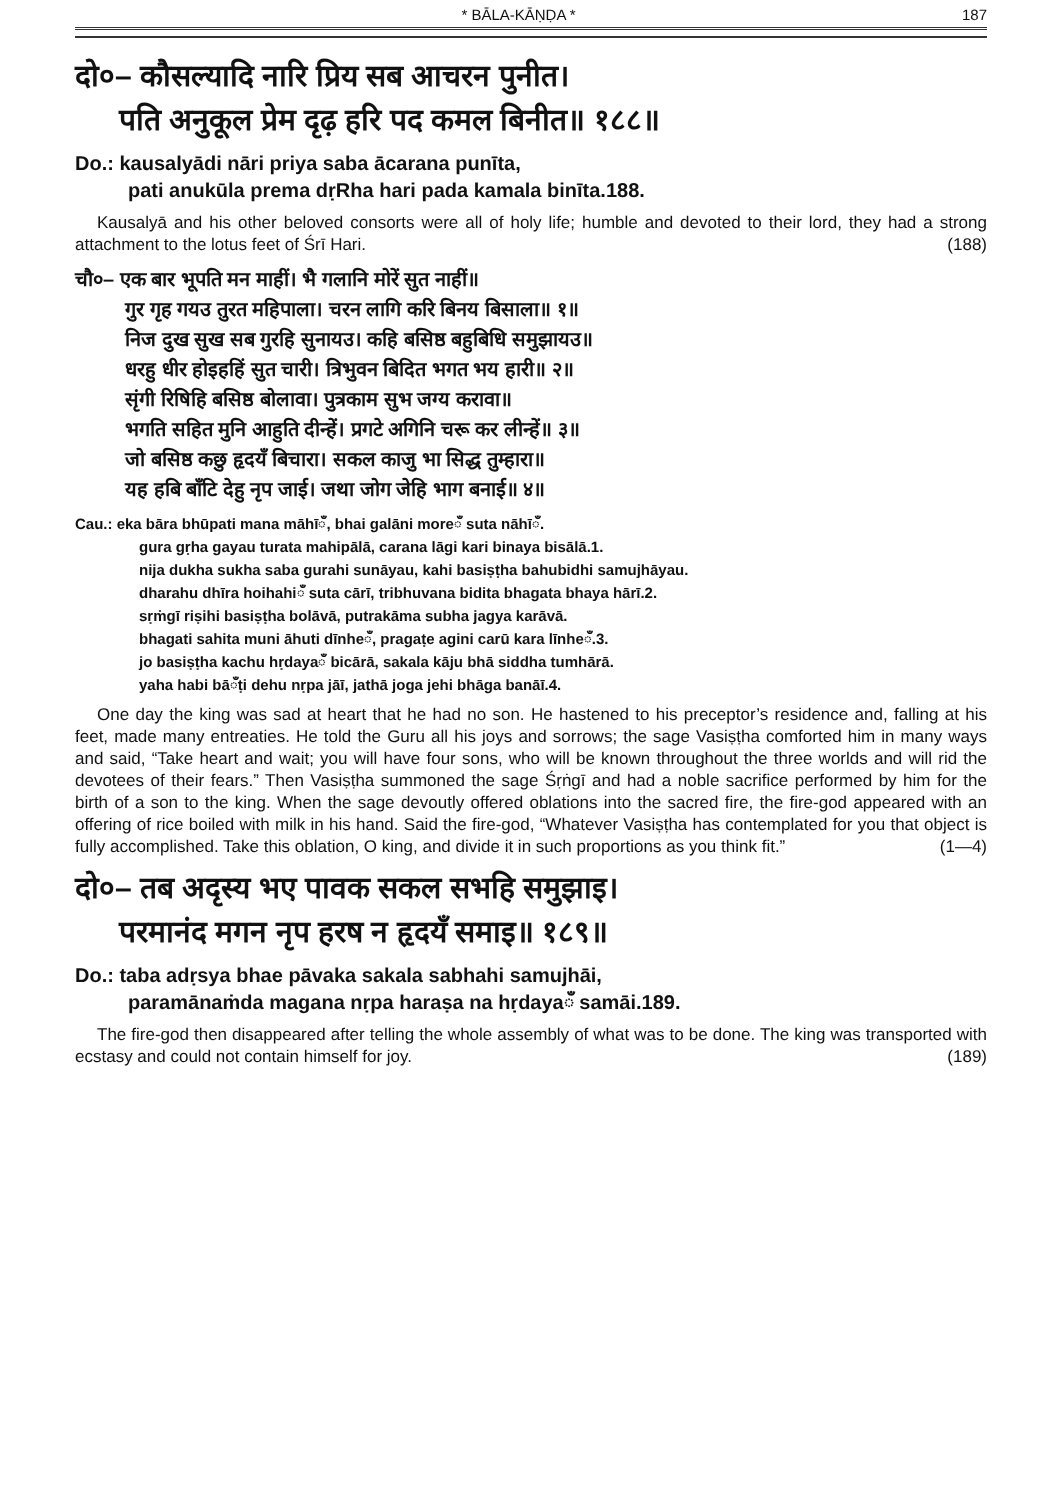* BĀLA-KĀṆḌA * 187
दो०– कौसल्यादि नारि प्रिय सब आचरन पुनीत।
पति अनुकूल प्रेम दृढ़ हरि पद कमल बिनीत॥ १८८॥
Do.: kausalyādi nāri priya saba ācarana punīta,
pati anukūla prema dṛRha hari pada kamala binīta.188.
Kausalyā and his other beloved consorts were all of holy life; humble and devoted to their lord, they had a strong attachment to the lotus feet of Śrī Hari. (188)
चौ०– एक बार भूपति मन माहीं। भै गलानि मोरें सुत नाहीं॥
गुर गृह गयउ तुरत महिपाला। चरन लागि करि बिनय बिसाला॥ १॥
निज दुख सुख सब गुरहि सुनायउ। कहि बसिष्ठ बहुबिधि समुझायउ॥
धरहु धीर होइहहिं सुत चारी। त्रिभुवन बिदित भगत भय हारी॥ २॥
सृंगी रिषिहि बसिष्ठ बोलावा। पुत्रकाम सुभ जग्य करावा॥
भगति सहित मुनि आहुति दीन्हें। प्रगटे अगिनि चरू कर लीन्हें॥ ३॥
जो बसिष्ठ कछु हृदयँ बिचारा। सकल काजु भा सिद्ध तुम्हारा॥
यह हबि बाँटि देहु नृप जाई। जथा जोग जेहि भाग बनाई॥ ४॥
Cau.: eka bāra bhūpati mana māhīँ, bhai galāni moreँ suta nāhīँ.
gura gṛha gayau turata mahipālā, carana lāgi kari binaya bisālā.1.
nija dukha sukha saba gurahi sunāyau, kahi basiṣṭha bahubidhi samujhāyau.
dharahu dhīra hoihahiँ suta cārī, tribhuvana bidita bhagata bhaya hārī.2.
sṛṁgī riṣihi basiṣṭha bolāvā, putrakāma subha jagya karāvā.
bhagati sahita muni āhuti dīnheँ, pragaṭe agini carū kara līnheँ.3.
jo basiṣṭha kachu hṛdayaँ bicārā, sakala kāju bhā siddha tumhārā.
yaha habi bāँṭi dehu nṛpa jāī, jathā joga jehi bhāga banāī.4.
One day the king was sad at heart that he had no son. He hastened to his preceptor’s residence and, falling at his feet, made many entreaties. He told the Guru all his joys and sorrows; the sage Vasiṣṭha comforted him in many ways and said, “Take heart and wait; you will have four sons, who will be known throughout the three worlds and will rid the devotees of their fears.” Then Vasiṣṭha summoned the sage Śṛṅgī and had a noble sacrifice performed by him for the birth of a son to the king. When the sage devoutly offered oblations into the sacred fire, the fire-god appeared with an offering of rice boiled with milk in his hand. Said the fire-god, “Whatever Vasiṣṭha has contemplated for you that object is fully accomplished. Take this oblation, O king, and divide it in such proportions as you think fit.” (1—4)
दो०– तब अदृस्य भए पावक सकल सभहि समुझाइ।
परमानंद मगन नृप हरष न हृदयँ समाइ॥ १८९॥
Do.: taba adṛsya bhae pāvaka sakala sabhahi samujhāi,
paramānaṁda magana nṛpa haraṣa na hṛdayaँ samāi.189.
The fire-god then disappeared after telling the whole assembly of what was to be done. The king was transported with ecstasy and could not contain himself for joy. (189)